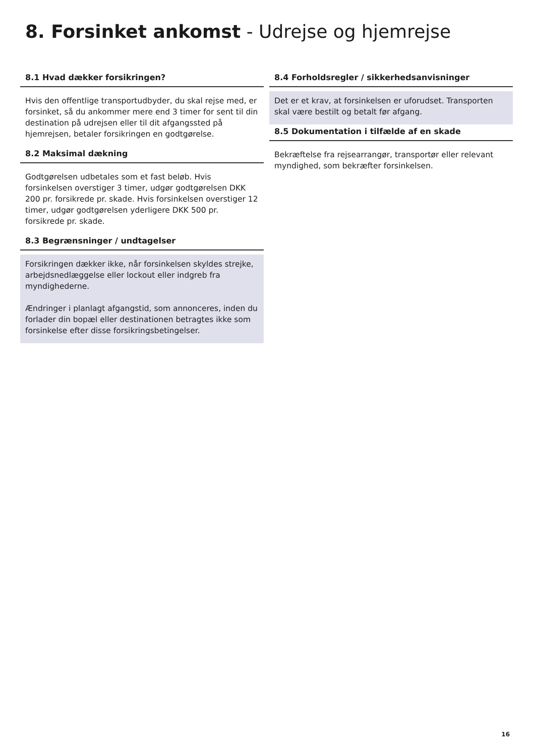8. Forsinket ankomst - Udrejse og hjemrejse
8.1 Hvad dækker forsikringen?
Hvis den offentlige transportudbyder, du skal rejse med, er forsinket, så du ankommer mere end 3 timer for sent til din destination på udrejsen eller til dit afgangssted på hjemrejsen, betaler forsikringen en godtgørelse.
8.2 Maksimal dækning
Godtgørelsen udbetales som et fast beløb. Hvis forsinkelsen overstiger 3 timer, udgør godtgørelsen DKK 200 pr. forsikrede pr. skade. Hvis forsinkelsen overstiger 12 timer, udgør godtgørelsen yderligere DKK 500 pr. forsikrede pr. skade.
8.3 Begrænsninger / undtagelser
Forsikringen dækker ikke, når forsinkelsen skyldes strejke, arbejdsnedlæggelse eller lockout eller indgreb fra myndighederne.
Ændringer i planlagt afgangstid, som annonceres, inden du forlader din bopæl eller destinationen betragtes ikke som forsinkelse efter disse forsikringsbetingelser.
8.4 Forholdsregler / sikkerhedsanvisninger
Det er et krav, at forsinkelsen er uforudset. Transporten skal være bestilt og betalt før afgang.
8.5 Dokumentation i tilfælde af en skade
Bekræftelse fra rejsearrangør, transportør eller relevant myndighed, som bekræfter forsinkelsen.
16